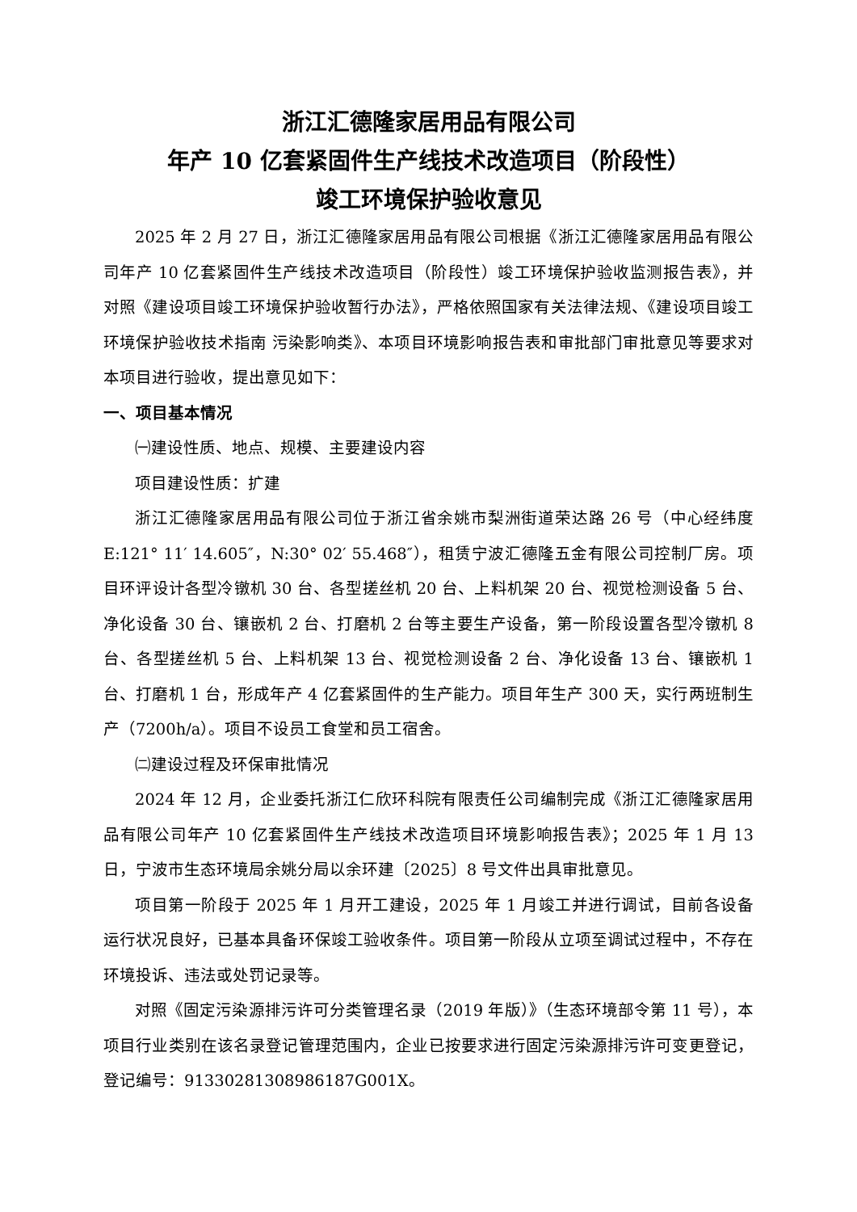浙江汇德隆家居用品有限公司
年产 10 亿套紧固件生产线技术改造项目（阶段性）
竣工环境保护验收意见
2025 年 2 月 27 日，浙江汇德隆家居用品有限公司根据《浙江汇德隆家居用品有限公司年产 10 亿套紧固件生产线技术改造项目（阶段性）竣工环境保护验收监测报告表》，并对照《建设项目竣工环境保护验收暂行办法》，严格依照国家有关法律法规、《建设项目竣工环境保护验收技术指南 污染影响类》、本项目环境影响报告表和审批部门审批意见等要求对本项目进行验收，提出意见如下：
一、项目基本情况
㈠建设性质、地点、规模、主要建设内容
项目建设性质：扩建
浙江汇德隆家居用品有限公司位于浙江省余姚市梨洲街道荣达路 26 号（中心经纬度 E:121° 11′ 14.605″，N:30° 02′ 55.468″），租赁宁波汇德隆五金有限公司控制厂房。项目环评设计各型冷镦机 30 台、各型搓丝机 20 台、上料机架 20 台、视觉检测设备 5 台、净化设备 30 台、镶嵌机 2 台、打磨机 2 台等主要生产设备，第一阶段设置各型冷镦机 8 台、各型搓丝机 5 台、上料机架 13 台、视觉检测设备 2 台、净化设备 13 台、镶嵌机 1 台、打磨机 1 台，形成年产 4 亿套紧固件的生产能力。项目年生产 300 天，实行两班制生产（7200h/a）。项目不设员工食堂和员工宿舍。
㈡建设过程及环保审批情况
2024 年 12 月，企业委托浙江仁欣环科院有限责任公司编制完成《浙江汇德隆家居用品有限公司年产 10 亿套紧固件生产线技术改造项目环境影响报告表》；2025 年 1 月 13 日，宁波市生态环境局余姚分局以余环建〔2025〕8 号文件出具审批意见。
项目第一阶段于 2025 年 1 月开工建设，2025 年 1 月竣工并进行调试，目前各设备运行状况良好，已基本具备环保竣工验收条件。项目第一阶段从立项至调试过程中，不存在环境投诉、违法或处罚记录等。
对照《固定污染源排污许可分类管理名录（2019 年版）》（生态环境部令第 11 号），本项目行业类别在该名录登记管理范围内，企业已按要求进行固定污染源排污许可变更登记，登记编号：91330281308986187G001X。